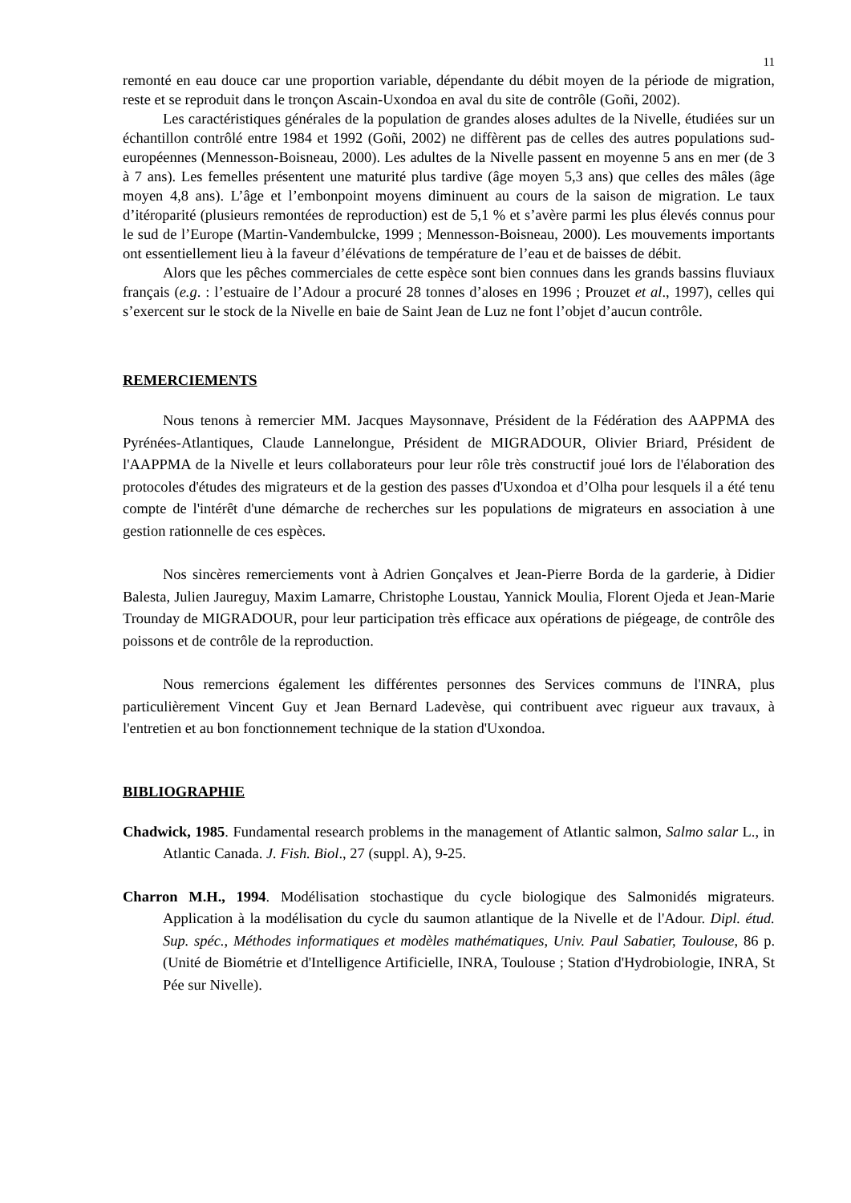11
remonté en eau douce car une proportion variable, dépendante du débit moyen de la période de migration, reste et se reproduit dans le tronçon Ascain-Uxondoa en aval du site de contrôle (Goñi, 2002).
Les caractéristiques générales de la population de grandes aloses adultes de la Nivelle, étudiées sur un échantillon contrôlé entre 1984 et 1992 (Goñi, 2002) ne diffèrent pas de celles des autres populations sud-européennes (Mennesson-Boisneau, 2000). Les adultes de la Nivelle passent en moyenne 5 ans en mer (de 3 à 7 ans). Les femelles présentent une maturité plus tardive (âge moyen 5,3 ans) que celles des mâles (âge moyen 4,8 ans). L’âge et l’embonpoint moyens diminuent au cours de la saison de migration. Le taux d’itéroparité (plusieurs remontées de reproduction) est de 5,1 % et s’avère parmi les plus élevés connus pour le sud de l’Europe (Martin-Vandembulcke, 1999 ; Mennesson-Boisneau, 2000). Les mouvements importants ont essentiellement lieu à la faveur d’élévations de température de l’eau et de baisses de débit.
Alors que les pêches commerciales de cette espèce sont bien connues dans les grands bassins fluviaux français (e.g. : l’estuaire de l’Adour a procuré 28 tonnes d’aloses en 1996 ; Prouzet et al., 1997), celles qui s’exercent sur le stock de la Nivelle en baie de Saint Jean de Luz ne font l’objet d’aucun contrôle.
REMERCIEMENTS
Nous tenons à remercier MM. Jacques Maysonnave, Président de la Fédération des AAPPMA des Pyrénées-Atlantiques, Claude Lannelongue, Président de MIGRADOUR, Olivier Briard, Président de l'AAPPMA de la Nivelle et leurs collaborateurs pour leur rôle très constructif joué lors de l'élaboration des protocoles d'études des migrateurs et de la gestion des passes d'Uxondoa et d’Olha pour lesquels il a été tenu compte de l'intérêt d'une démarche de recherches sur les populations de migrateurs en association à une gestion rationnelle de ces espèces.
Nos sincères remerciements vont à Adrien Gonçalves et Jean-Pierre Borda de la garderie, à Didier Balesta, Julien Jaureguy, Maxim Lamarre, Christophe Loustau, Yannick Moulia, Florent Ojeda et Jean-Marie Trounday de MIGRADOUR, pour leur participation très efficace aux opérations de piégeage, de contrôle des poissons et de contrôle de la reproduction.
Nous remercions également les différentes personnes des Services communs de l'INRA, plus particulièrement Vincent Guy et Jean Bernard Ladevèse, qui contribuent avec rigueur aux travaux, à l'entretien et au bon fonctionnement technique de la station d'Uxondoa.
BIBLIOGRAPHIE
Chadwick, 1985. Fundamental research problems in the management of Atlantic salmon, Salmo salar L., in Atlantic Canada. J. Fish. Biol., 27 (suppl. A), 9-25.
Charron M.H., 1994. Modélisation stochastique du cycle biologique des Salmonidés migrateurs. Application à la modélisation du cycle du saumon atlantique de la Nivelle et de l'Adour. Dipl. étud. Sup. spéc., Méthodes informatiques et modèles mathématiques, Univ. Paul Sabatier, Toulouse, 86 p. (Unité de Biométrie et d'Intelligence Artificielle, INRA, Toulouse ; Station d'Hydrobiologie, INRA, St Pée sur Nivelle).